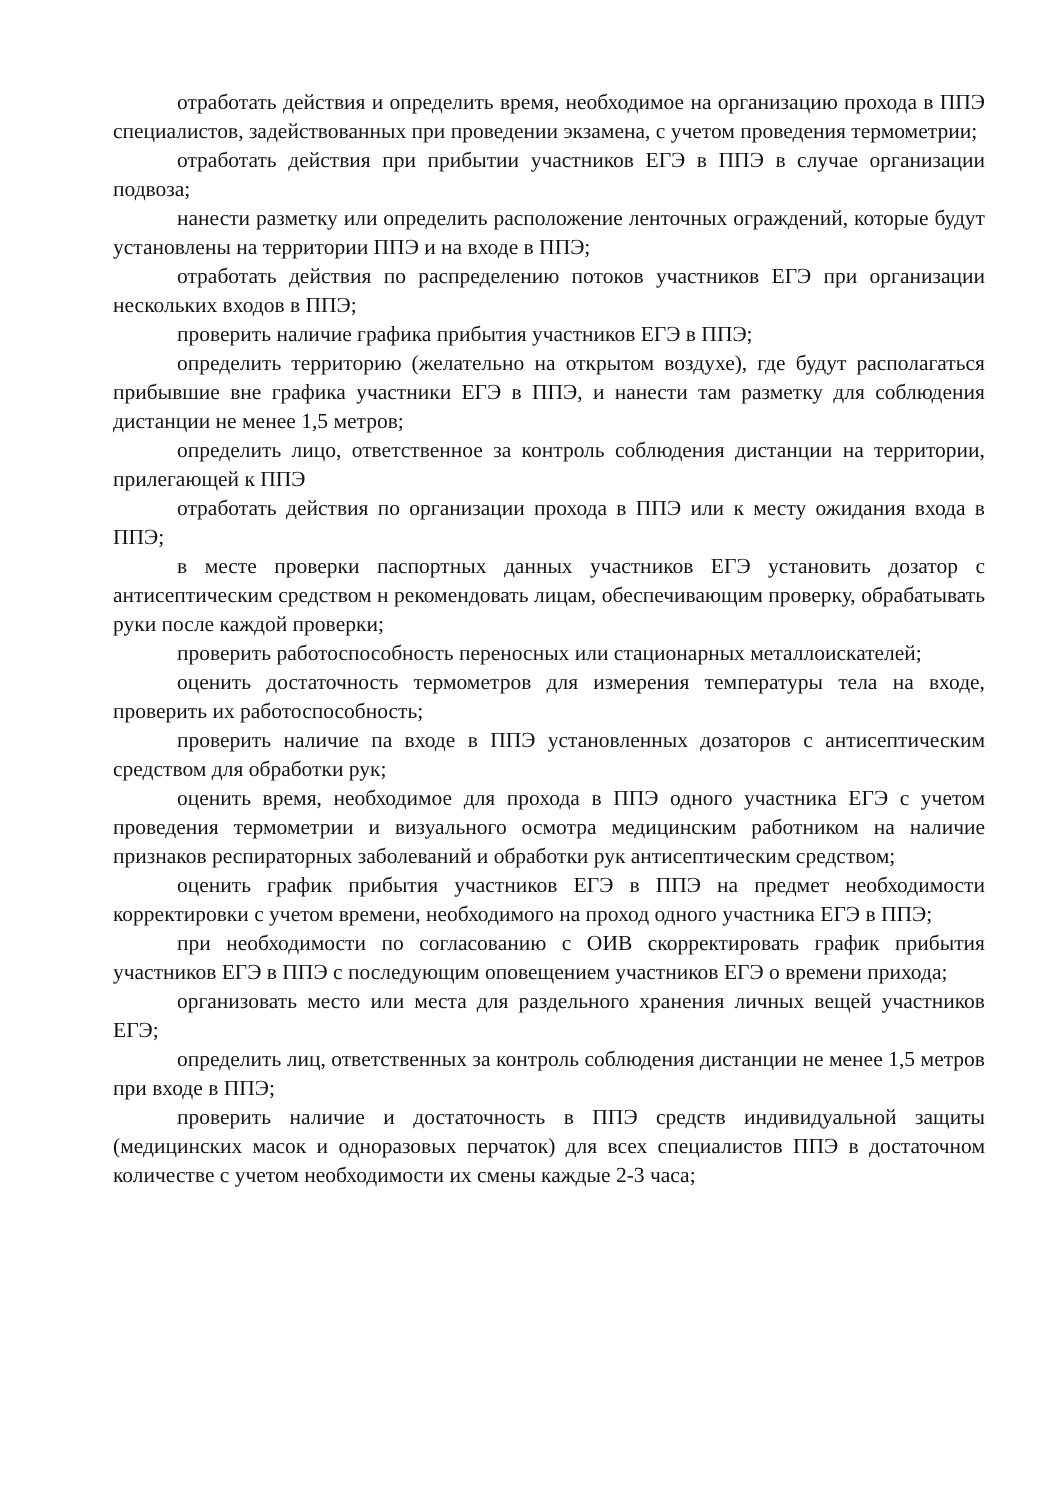отработать действия и определить время, необходимое на организацию прохода в ППЭ специалистов, задействованных при проведении экзамена, с учетом проведения термометрии;
отработать действия при прибытии участников ЕГЭ в ППЭ в случае организации подвоза;
нанести разметку или определить расположение ленточных ограждений, которые будут установлены на территории ППЭ и на входе в ППЭ;
отработать действия по распределению потоков участников ЕГЭ при организации нескольких входов в ППЭ;
проверить наличие графика прибытия участников ЕГЭ в ППЭ;
определить территорию (желательно на открытом воздухе), где будут располагаться прибывшие вне графика участники ЕГЭ в ППЭ, и нанести там разметку для соблюдения дистанции не менее 1,5 метров;
определить лицо, ответственное за контроль соблюдения дистанции на территории, прилегающей к ППЭ
отработать действия по организации прохода в ППЭ или к месту ожидания входа в ППЭ;
в месте проверки паспортных данных участников ЕГЭ установить дозатор с антисептическим средством н рекомендовать лицам, обеспечивающим проверку, обрабатывать руки после каждой проверки;
проверить работоспособность переносных или стационарных металлоискателей;
оценить достаточность термометров для измерения температуры тела на входе, проверить их работоспособность;
проверить наличие па входе в ППЭ установленных дозаторов с антисептическим средством для обработки рук;
оценить время, необходимое для прохода в ППЭ одного участника ЕГЭ с учетом проведения термометрии и визуального осмотра медицинским работником на наличие признаков респираторных заболеваний и обработки рук антисептическим средством;
оценить график прибытия участников ЕГЭ в ППЭ на предмет необходимости корректировки с учетом времени, необходимого на проход одного участника ЕГЭ в ППЭ;
при необходимости по согласованию с ОИВ скорректировать график прибытия участников ЕГЭ в ППЭ с последующим оповещением участников ЕГЭ о времени прихода;
организовать место или места для раздельного хранения личных вещей участников ЕГЭ;
определить лиц, ответственных за контроль соблюдения дистанции не менее 1,5 метров при входе в ППЭ;
проверить наличие и достаточность в ППЭ средств индивидуальной защиты (медицинских масок и одноразовых перчаток) для всех специалистов ППЭ в достаточном количестве с учетом необходимости их смены каждые 2-3 часа;